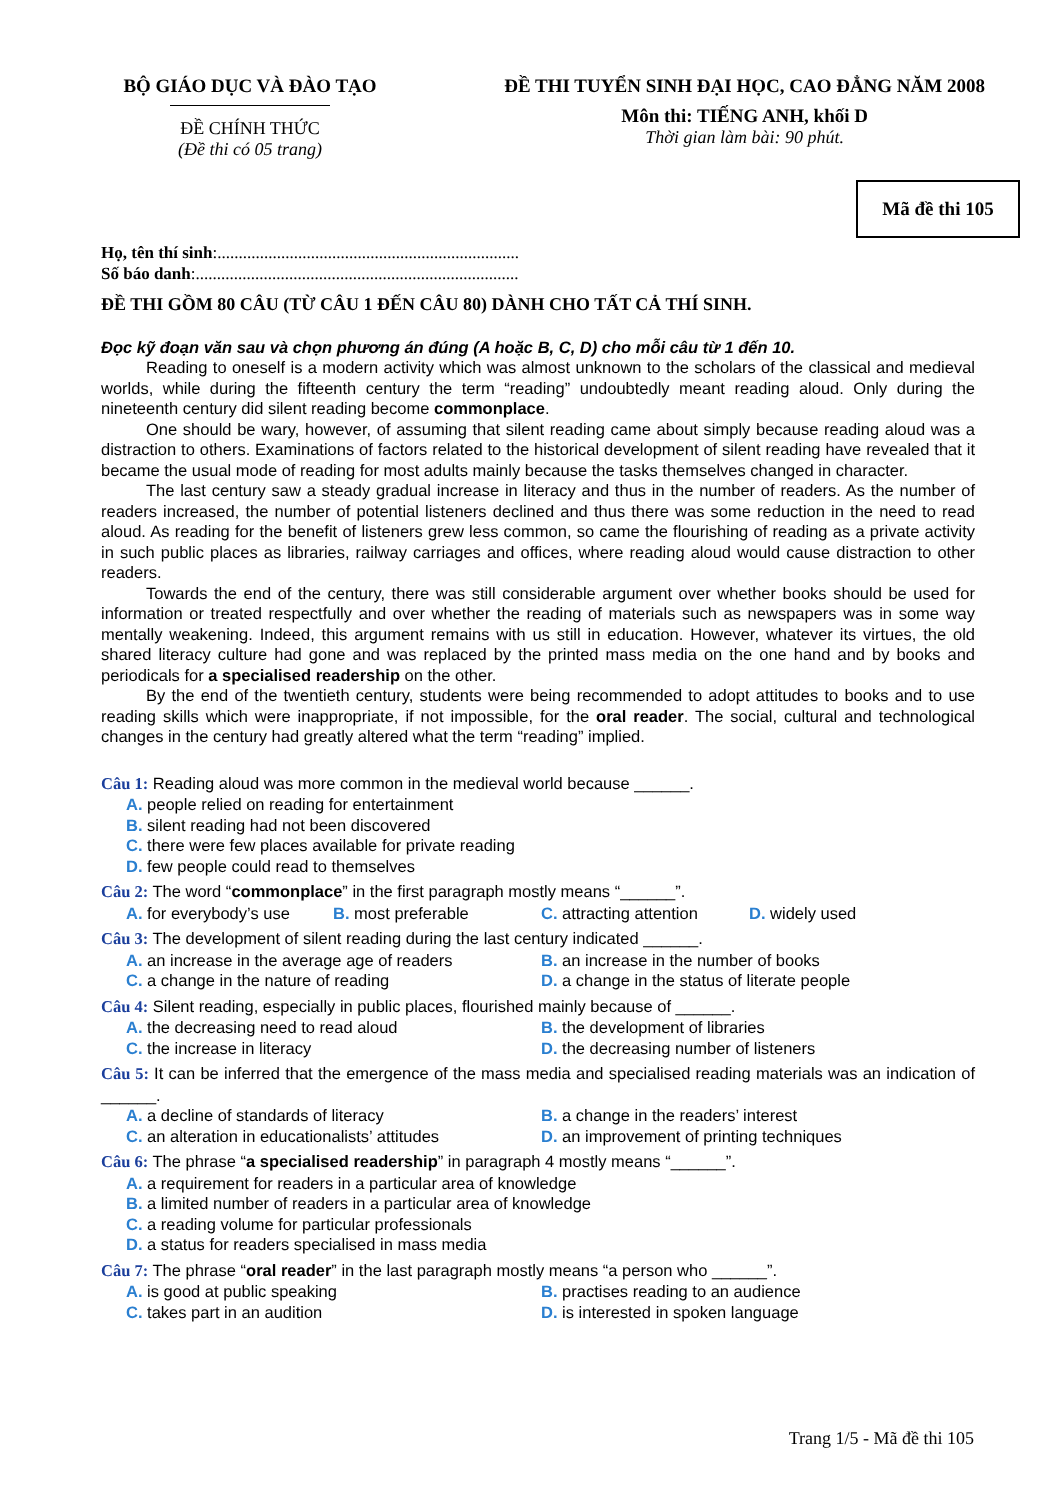BỘ GIÁO DỤC VÀ ĐÀO TẠO
ĐỀ CHÍNH THỨC
(Đề thi có 05 trang)
ĐỀ THI TUYỂN SINH ĐẠI HỌC, CAO ĐẲNG NĂM 2008
Môn thi: TIẾNG ANH, khối D
Thời gian làm bài: 90 phút.
Mã đề thi 105
Họ, tên thí sinh:.......................................................................
Số báo danh:............................................................................
ĐỀ THI GỒM 80 CÂU (TỪ CÂU 1 ĐẾN CÂU 80) DÀNH CHO TẤT CẢ THÍ SINH.
Đọc kỹ đoạn văn sau và chọn phương án đúng (A hoặc B, C, D) cho mỗi câu từ 1 đến 10.
Reading to oneself is a modern activity which was almost unknown to the scholars of the classical and medieval worlds, while during the fifteenth century the term “reading” undoubtedly meant reading aloud. Only during the nineteenth century did silent reading become commonplace.
One should be wary, however, of assuming that silent reading came about simply because reading aloud was a distraction to others. Examinations of factors related to the historical development of silent reading have revealed that it became the usual mode of reading for most adults mainly because the tasks themselves changed in character.
The last century saw a steady gradual increase in literacy and thus in the number of readers. As the number of readers increased, the number of potential listeners declined and thus there was some reduction in the need to read aloud. As reading for the benefit of listeners grew less common, so came the flourishing of reading as a private activity in such public places as libraries, railway carriages and offices, where reading aloud would cause distraction to other readers.
Towards the end of the century, there was still considerable argument over whether books should be used for information or treated respectfully and over whether the reading of materials such as newspapers was in some way mentally weakening. Indeed, this argument remains with us still in education. However, whatever its virtues, the old shared literacy culture had gone and was replaced by the printed mass media on the one hand and by books and periodicals for a specialised readership on the other.
By the end of the twentieth century, students were being recommended to adopt attitudes to books and to use reading skills which were inappropriate, if not impossible, for the oral reader. The social, cultural and technological changes in the century had greatly altered what the term “reading” implied.
Câu 1: Reading aloud was more common in the medieval world because ______.
A. people relied on reading for entertainment
B. silent reading had not been discovered
C. there were few places available for private reading
D. few people could read to themselves
Câu 2: The word “commonplace” in the first paragraph mostly means “______”.
A. for everybody’s use B. most preferable C. attracting attention D. widely used
Câu 3: The development of silent reading during the last century indicated ______.
A. an increase in the average age of readers B. an increase in the number of books C. a change in the nature of reading D. a change in the status of literate people
Câu 4: Silent reading, especially in public places, flourished mainly because of ______.
A. the decreasing need to read aloud B. the development of libraries C. the increase in literacy D. the decreasing number of listeners
Câu 5: It can be inferred that the emergence of the mass media and specialised reading materials was an indication of ______.
A. a decline of standards of literacy B. a change in the readers’ interest C. an alteration in educationalists’ attitudes D. an improvement of printing techniques
Câu 6: The phrase “a specialised readership” in paragraph 4 mostly means “______”.
A. a requirement for readers in a particular area of knowledge
B. a limited number of readers in a particular area of knowledge
C. a reading volume for particular professionals
D. a status for readers specialised in mass media
Câu 7: The phrase “oral reader” in the last paragraph mostly means “a person who ______”.
A. is good at public speaking B. practises reading to an audience C. takes part in an audition D. is interested in spoken language
Trang 1/5 - Mã đề thi 105